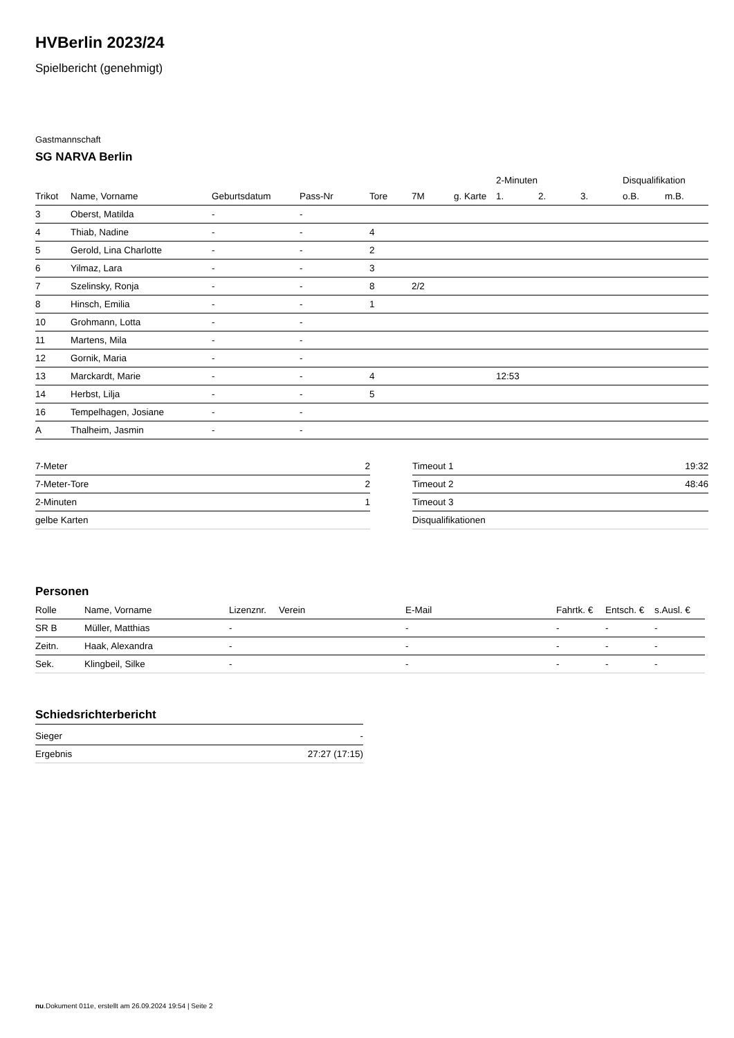HVBerlin 2023/24
Spielbericht (genehmigt)
Gastmannschaft
SG NARVA Berlin
| | | | | | | | 2-Minuten | | | Disqualifikation | |
| --- | --- | --- | --- | --- | --- | --- | --- | --- | --- | --- | --- |
| Trikot | Name, Vorname | Geburtsdatum | Pass-Nr | Tore | 7M | g. Karte | 1. | 2. | 3. | o.B. | m.B. |
| 3 | Oberst, Matilda | - | - | | | | | | | | |
| 4 | Thiab, Nadine | - | - | 4 | | | | | | | |
| 5 | Gerold, Lina Charlotte | - | - | 2 | | | | | | | |
| 6 | Yilmaz, Lara | - | - | 3 | | | | | | | |
| 7 | Szelinsky, Ronja | - | - | 8 | 2/2 | | | | | | |
| 8 | Hinsch, Emilia | - | - | 1 | | | | | | | |
| 10 | Grohmann, Lotta | - | - | | | | | | | | |
| 11 | Martens, Mila | - | - | | | | | | | | |
| 12 | Gornik, Maria | - | - | | | | | | | | |
| 13 | Marckardt, Marie | - | - | 4 | | | 12:53 | | | | |
| 14 | Herbst, Lilja | - | - | 5 | | | | | | | |
| 16 | Tempelhagen, Josiane | - | - | | | | | | | | |
| A | Thalheim, Jasmin | - | - | | | | | | | | |
| 7-Meter | 2 |
| 7-Meter-Tore | 2 |
| 2-Minuten | 1 |
| gelbe Karten | |
| Timeout 1 | 19:32 |
| Timeout 2 | 48:46 |
| Timeout 3 | |
| Disqualifikationen | |
Personen
| Rolle | Name, Vorname | Lizenznr. | Verein | E-Mail | Fahrtk. € | Entsch. € | s.Ausl. € |
| --- | --- | --- | --- | --- | --- | --- | --- |
| SR B | Müller, Matthias | - | | - | - | - | - |
| Zeitn. | Haak, Alexandra | - | | - | - | - | - |
| Sek. | Klingbeil, Silke | - | | - | - | - | - |
Schiedsrichterbericht
| Sieger | - |
| Ergebnis | 27:27 (17:15) |
nu.Dokument 011e, erstellt am 26.09.2024 19:54 | Seite 2